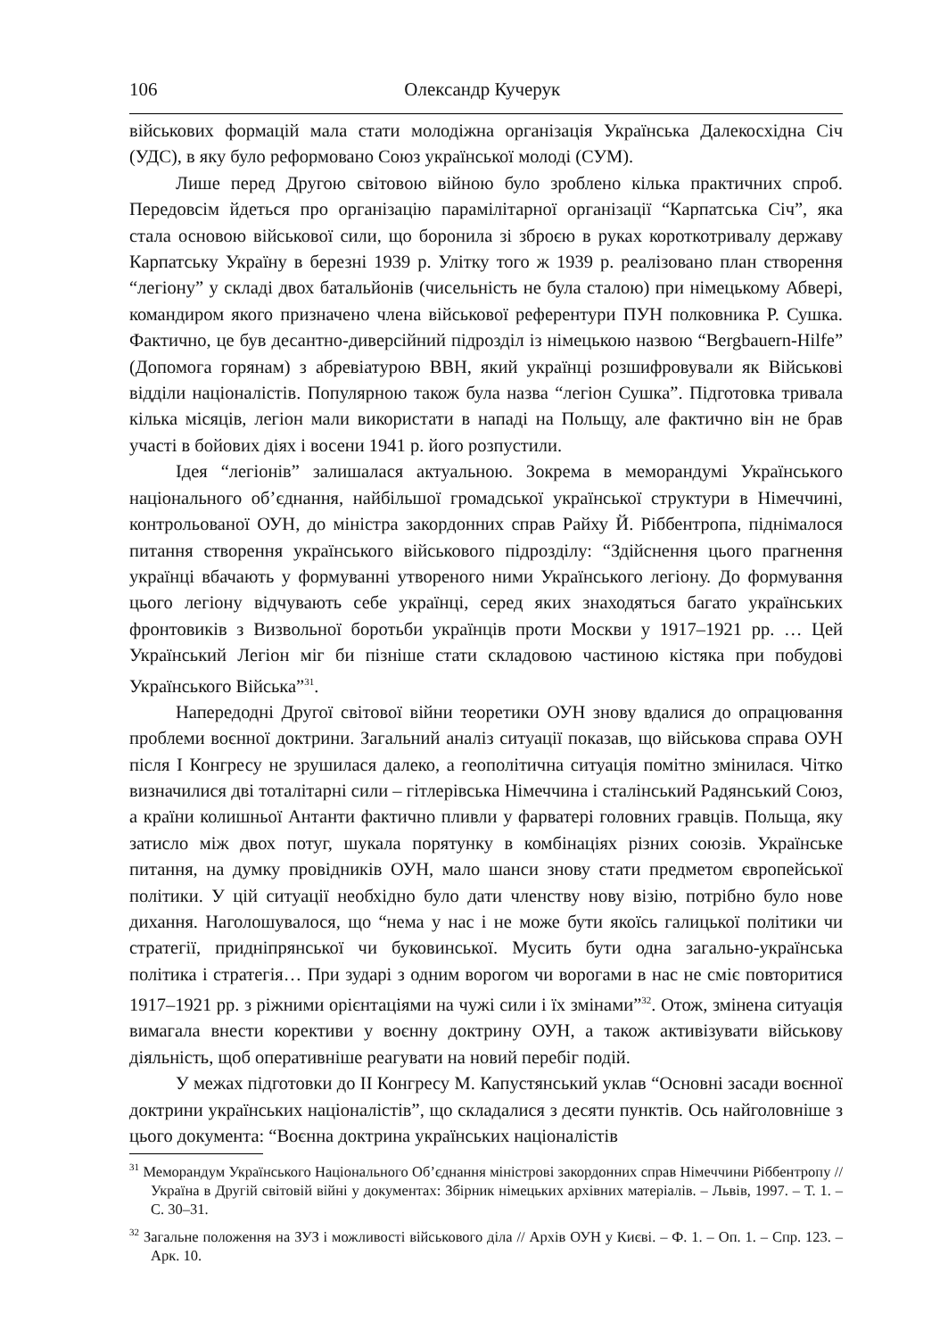106 Олександр Кучерук
військових формацій мала стати молодіжна організація Українська Далекосхідна Січ (УДС), в яку було реформовано Союз української молоді (СУМ).
Лише перед Другою світовою війною було зроблено кілька практичних спроб. Передовсім йдеться про організацію парамілітарної організації “Карпатська Січ”, яка стала основою військової сили, що боронила зі зброєю в руках короткотривалу державу Карпатську Україну в березні 1939 р. Улітку того ж 1939 р. реалізовано план створення “легіону” у складі двох батальйонів (чисельність не була сталою) при німецькому Абвері, командиром якого призначено члена військової референтури ПУН полковника Р. Сушка. Фактично, це був десантно-диверсійний підрозділ із німецькою назвою “Bergbauern-Hilfe” (Допомога горянам) з абревіатурою ВВН, який українці розшифровували як Військові відділи націоналістів. Популярною також була назва “легіон Сушка”. Підготовка тривала кілька місяців, легіон мали використати в нападі на Польщу, але фактично він не брав участі в бойових діях і восени 1941 р. його розпустили.
Ідея “легіонів” залишалася актуальною. Зокрема в меморандумі Українського національного об’єднання, найбільшої громадської української структури в Німеччині, контрольованої ОУН, до міністра закордонних справ Райху Й. Ріббентропа, піднімалося питання створення українського військового підрозділу: “Здійснення цього прагнення українці вбачають у формуванні утвореного ними Українського легіону. До формування цього легіону відчувають себе українці, серед яких знаходяться багато українських фронтовиків з Визвольної боротьби українців проти Москви у 1917–1921 рр. … Цей Український Легіон міг би пізніше стати складовою частиною кістяка при побудові Українського Війська”<sup>31</sup>.
Напередодні Другої світової війни теоретики ОУН знову вдалися до опрацювання проблеми воєнної доктрини. Загальний аналіз ситуації показав, що військова справа ОУН після І Конгресу не зрушилася далеко, а геополітична ситуація помітно змінилася. Чітко визначилися дві тоталітарні сили – гітлерівська Німеччина і сталінський Радянський Союз, а країни колишньої Антанти фактично пливли у фарватері головних гравців. Польща, яку затисло між двох потуг, шукала порятунку в комбінаціях різних союзів. Українське питання, на думку провідників ОУН, мало шанси знову стати предметом європейської політики. У цій ситуації необхідно було дати членству нову візію, потрібно було нове дихання. Наголошувалося, що “нема у нас і не може бути якоїсь галицької політики чи стратегії, придніпрянської чи буковинської. Мусить бути одна загально-українська політика і стратегія… При зударі з одним ворогом чи ворогами в нас не сміє повторитися 1917–1921 рр. з ріжними орієнтаціями на чужі сили і їх змінами”<sup>32</sup>. Отож, змінена ситуація вимагала внести корективи у воєнну доктрину ОУН, а також активізувати військову діяльність, щоб оперативніше реагувати на новий перебіг подій.
У межах підготовки до ІІ Конгресу М. Капустянський уклав “Основні засади воєнної доктрини українських націоналістів”, що складалися з десяти пунктів. Ось найголовніше з цього документа: “Воєнна доктрина українських націоналістів
<sup>31</sup> Меморандум Українського Національного Об’єднання міністрові закордонних справ Німеччини Ріббентропу // Україна в Другій світовій війні у документах: Збірник німецьких архівних матеріалів. – Львів, 1997. – Т. 1. – С. 30–31.
<sup>32</sup> Загальне положення на ЗУЗ і можливості військового діла // Архів ОУН у Києві. – Ф. 1. – Оп. 1. – Спр. 123. – Арк. 10.